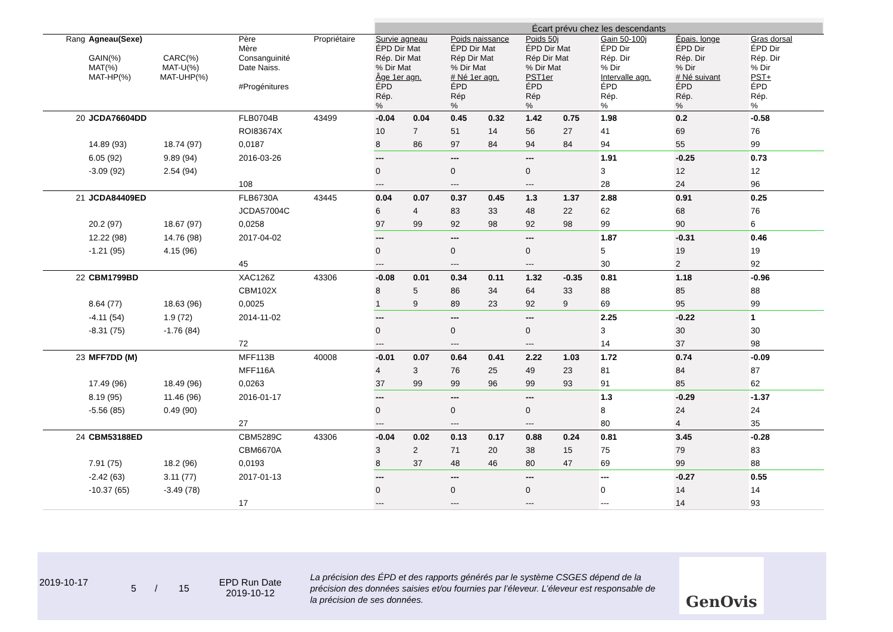Écart prévu chez les descendants
| Rang | Agneau(Sexe) GAIN(%) CARC(%) MAT(%) MAT-U(%) MAT-HP(%) MAT-UHP(%) | | Père Mère Consanguinité Date Naiss. #Progénitures | Propriétaire | Survie agneau ÉPD Dir Mat Rép. Dir Mat % Dir Mat Âge 1er agn. ÉPD Rép. % | | Poids naissance ÉPD Dir Mat Rép Dir Mat % Dir Mat # Né 1er agn. ÉPD Rép % | | Poids 50j ÉPD Dir Mat Rép Dir Mat % Dir Mat PST1er ÉPD Rép % | | Gain 50-100j ÉPD Dir Rép. Dir % Dir Intervalle agn. ÉPD Rép. % | Épais. longe ÉPD Dir Rép. Dir % Dir # Né suivant ÉPD Rép. % | Gras dorsal ÉPD Dir Rép. Dir % Dir PST+ ÉPD Rép. % |
| --- | --- | --- | --- | --- | --- | --- | --- | --- | --- | --- | --- | --- | --- |
| 20 | JCDA76604DD | | FLB0704B | 43499 | -0.04 | 0.04 | 0.45 | 0.32 | 1.42 | 0.75 | 1.98 | 0.2 | -0.58 |
| | | | ROI83674X | | 10 | 7 | 51 | 14 | 56 | 27 | 41 | 69 | 76 |
| | 14.89 (93) | 18.74 (97) | 0,0187 | | 8 | 86 | 97 | 84 | 94 | 84 | 94 | 55 | 99 |
| | 6.05 (92) | 9.89 (94) | 2016-03-26 | | --- | | --- | | --- | | 1.91 | -0.25 | 0.73 |
| | -3.09 (92) | 2.54 (94) | | | 0 | | 0 | | 0 | | 3 | 12 | 12 |
| | | | 108 | | --- | | --- | | --- | | 28 | 24 | 96 |
| 21 | JCDA84409ED | | FLB6730A | 43445 | 0.04 | 0.07 | 0.37 | 0.45 | 1.3 | 1.37 | 2.88 | 0.91 | 0.25 |
| | | | JCDA57004C | | 6 | 4 | 83 | 33 | 48 | 22 | 62 | 68 | 76 |
| | 20.2 (97) | 18.67 (97) | 0,0258 | | 97 | 99 | 92 | 98 | 92 | 98 | 99 | 90 | 6 |
| | 12.22 (98) | 14.76 (98) | 2017-04-02 | | --- | | --- | | --- | | 1.87 | -0.31 | 0.46 |
| | -1.21 (95) | 4.15 (96) | | | 0 | | 0 | | 0 | | 5 | 19 | 19 |
| | | | 45 | | --- | | --- | | --- | | 30 | 2 | 92 |
| 22 | CBM1799BD | | XAC126Z | 43306 | -0.08 | 0.01 | 0.34 | 0.11 | 1.32 | -0.35 | 0.81 | 1.18 | -0.96 |
| | | | CBM102X | | 8 | 5 | 86 | 34 | 64 | 33 | 88 | 85 | 88 |
| | 8.64 (77) | 18.63 (96) | 0,0025 | | 1 | 9 | 89 | 23 | 92 | 9 | 69 | 95 | 99 |
| | -4.11 (54) | 1.9 (72) | 2014-11-02 | | --- | | --- | | --- | | 2.25 | -0.22 | 1 |
| | -8.31 (75) | -1.76 (84) | | | 0 | | 0 | | 0 | | 3 | 30 | 30 |
| | | | 72 | | --- | | --- | | --- | | 14 | 37 | 98 |
| 23 | MFF7DD (M) | | MFF113B | 40008 | -0.01 | 0.07 | 0.64 | 0.41 | 2.22 | 1.03 | 1.72 | 0.74 | -0.09 |
| | | | MFF116A | | 4 | 3 | 76 | 25 | 49 | 23 | 81 | 84 | 87 |
| | 17.49 (96) | 18.49 (96) | 0,0263 | | 37 | 99 | 99 | 96 | 99 | 93 | 91 | 85 | 62 |
| | 8.19 (95) | 11.46 (96) | 2016-01-17 | | --- | | --- | | --- | | 1.3 | -0.29 | -1.37 |
| | -5.56 (85) | 0.49 (90) | | | 0 | | 0 | | 0 | | 8 | 24 | 24 |
| | | | 27 | | --- | | --- | | --- | | 80 | 4 | 35 |
| 24 | CBM53188ED | | CBM5289C | 43306 | -0.04 | 0.02 | 0.13 | 0.17 | 0.88 | 0.24 | 0.81 | 3.45 | -0.28 |
| | | | CBM6670A | | 3 | 2 | 71 | 20 | 38 | 15 | 75 | 79 | 83 |
| | 7.91 (75) | 18.2 (96) | 0,0193 | | 8 | 37 | 48 | 46 | 80 | 47 | 69 | 99 | 88 |
| | -2.42 (63) | 3.11 (77) | 2017-01-13 | | --- | | --- | | --- | | --- | -0.27 | 0.55 |
| | -10.37 (65) | -3.49 (78) | | | 0 | | 0 | | 0 | | 0 | 14 | 14 |
| | | | 17 | | --- | | --- | | --- | | --- | 14 | 93 |
2019-10-17
5 / 15
EPD Run Date
2019-10-12
La précision des ÉPD et des rapports générés par le système CSGES dépend de la précision des données saisies et/ou fournies par l’éleveur. L’éleveur est responsable de la précision de ses données.
GenOvis